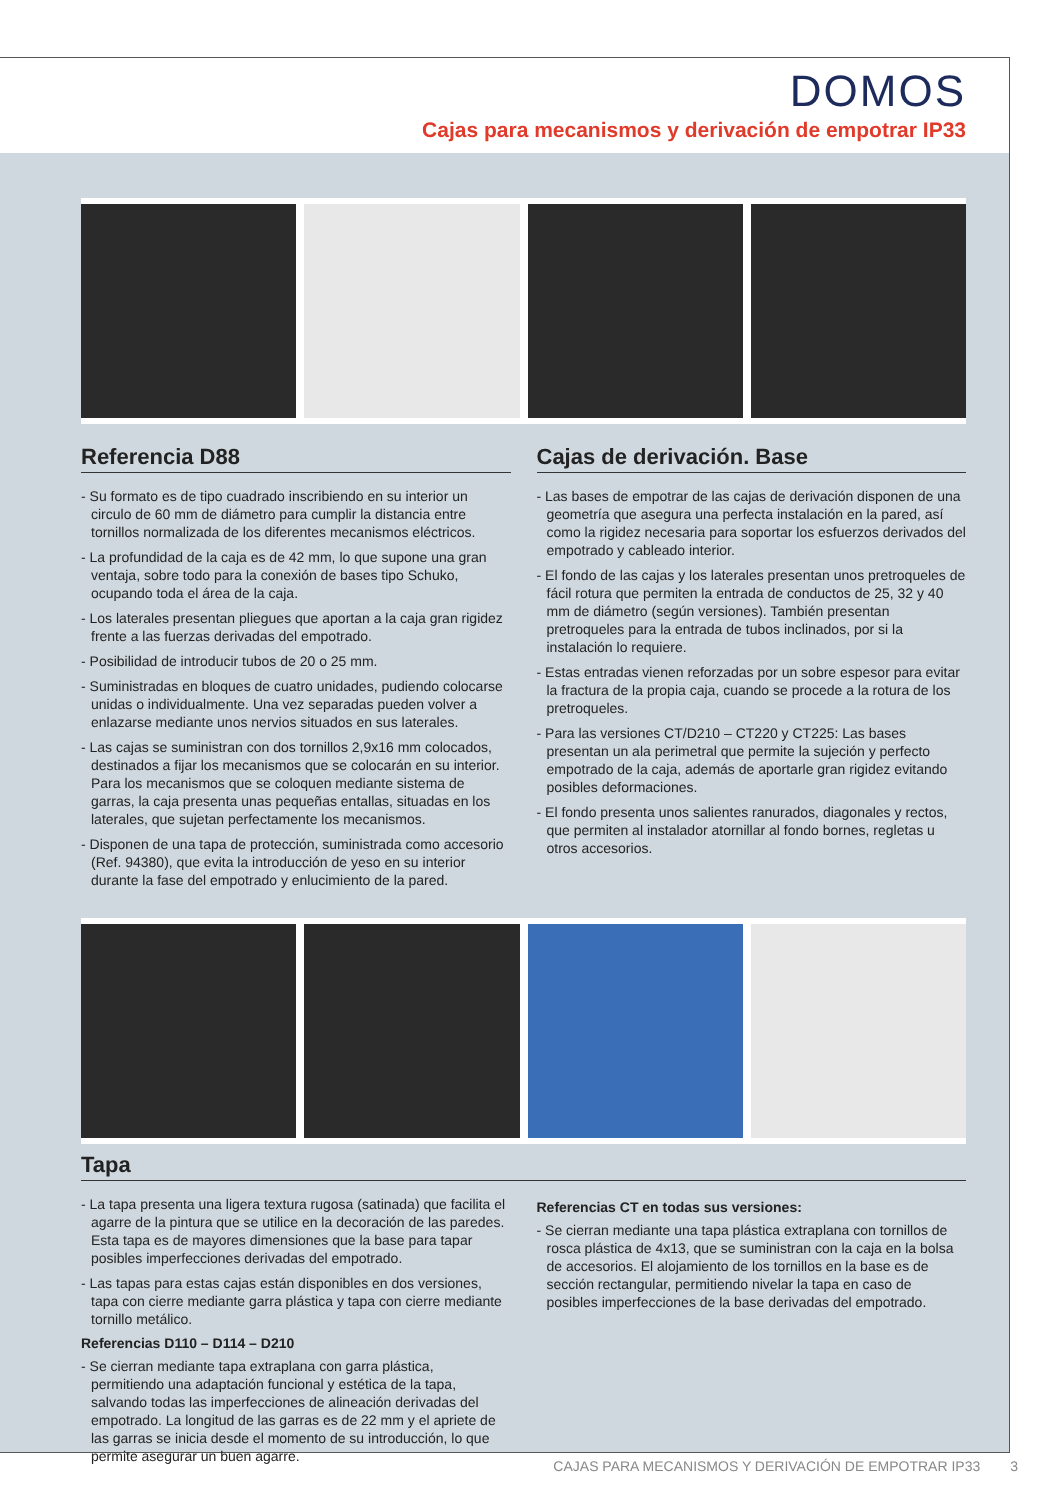DOMOS
Cajas para mecanismos y derivación de empotrar IP33
Referencia D88
- Su formato es de tipo cuadrado inscribiendo en su interior un circulo de 60 mm de diámetro para cumplir la distancia entre tornillos normalizada de los diferentes mecanismos eléctricos.
- La profundidad de la caja es de 42 mm, lo que supone una gran ventaja, sobre todo para la conexión de bases tipo Schuko, ocupando toda el área de la caja.
- Los laterales presentan pliegues que aportan a la caja gran rigidez frente a las fuerzas derivadas del empotrado.
- Posibilidad de introducir tubos de 20 o 25 mm.
- Suministradas en bloques de cuatro unidades, pudiendo colocarse unidas o individualmente. Una vez separadas pueden volver a enlazarse mediante unos nervios situados en sus laterales.
- Las cajas se suministran con dos tornillos 2,9x16 mm colocados, destinados a fijar los mecanismos que se colocarán en su interior. Para los mecanismos que se coloquen mediante sistema de garras, la caja presenta unas pequeñas entallas, situadas en los laterales, que sujetan perfectamente los mecanismos.
- Disponen de una tapa de protección, suministrada como accesorio (Ref. 94380), que evita la introducción de yeso en su interior durante la fase del empotrado y enlucimiento de la pared.
Cajas de derivación. Base
- Las bases de empotrar de las cajas de derivación disponen de una geometría que asegura una perfecta instalación en la pared, así como la rigidez necesaria para soportar los esfuerzos derivados del empotrado y cableado interior.
- El fondo de las cajas y los laterales presentan unos pretroqueles de fácil rotura que permiten la entrada de conductos de 25, 32 y 40 mm de diámetro (según versiones). También presentan pretroqueles para la entrada de tubos inclinados, por si la instalación lo requiere.
- Estas entradas vienen reforzadas por un sobre espesor para evitar la fractura de la propia caja, cuando se procede a la rotura de los pretroqueles.
- Para las versiones CT/D210 – CT220 y CT225: Las bases presentan un ala perimetral que permite la sujeción y perfecto empotrado de la caja, además de aportarle gran rigidez evitando posibles deformaciones.
- El fondo presenta unos salientes ranurados, diagonales y rectos, que permiten al instalador atornillar al fondo bornes, regletas u otros accesorios.
Tapa
- La tapa presenta una ligera textura rugosa (satinada) que facilita el agarre de la pintura que se utilice en la decoración de las paredes. Esta tapa es de mayores dimensiones que la base para tapar posibles imperfecciones derivadas del empotrado.
- Las tapas para estas cajas están disponibles en dos versiones, tapa con cierre mediante garra plástica y tapa con cierre mediante tornillo metálico.
Referencias D110 – D114 – D210
- Se cierran mediante tapa extraplana con garra plástica, permitiendo una adaptación funcional y estética de la tapa, salvando todas las imperfecciones de alineación derivadas del empotrado. La longitud de las garras es de 22 mm y el apriete de las garras se inicia desde el momento de su introducción, lo que permite asegurar un buen agarre.
Referencias CT en todas sus versiones:
- Se cierran mediante una tapa plástica extraplana con tornillos de rosca plástica de 4x13, que se suministran con la caja en la bolsa de accesorios. El alojamiento de los tornillos en la base es de sección rectangular, permitiendo nivelar la tapa en caso de posibles imperfecciones de la base derivadas del empotrado.
CAJAS PARA MECANISMOS Y DERIVACIÓN DE EMPOTRAR IP33 3